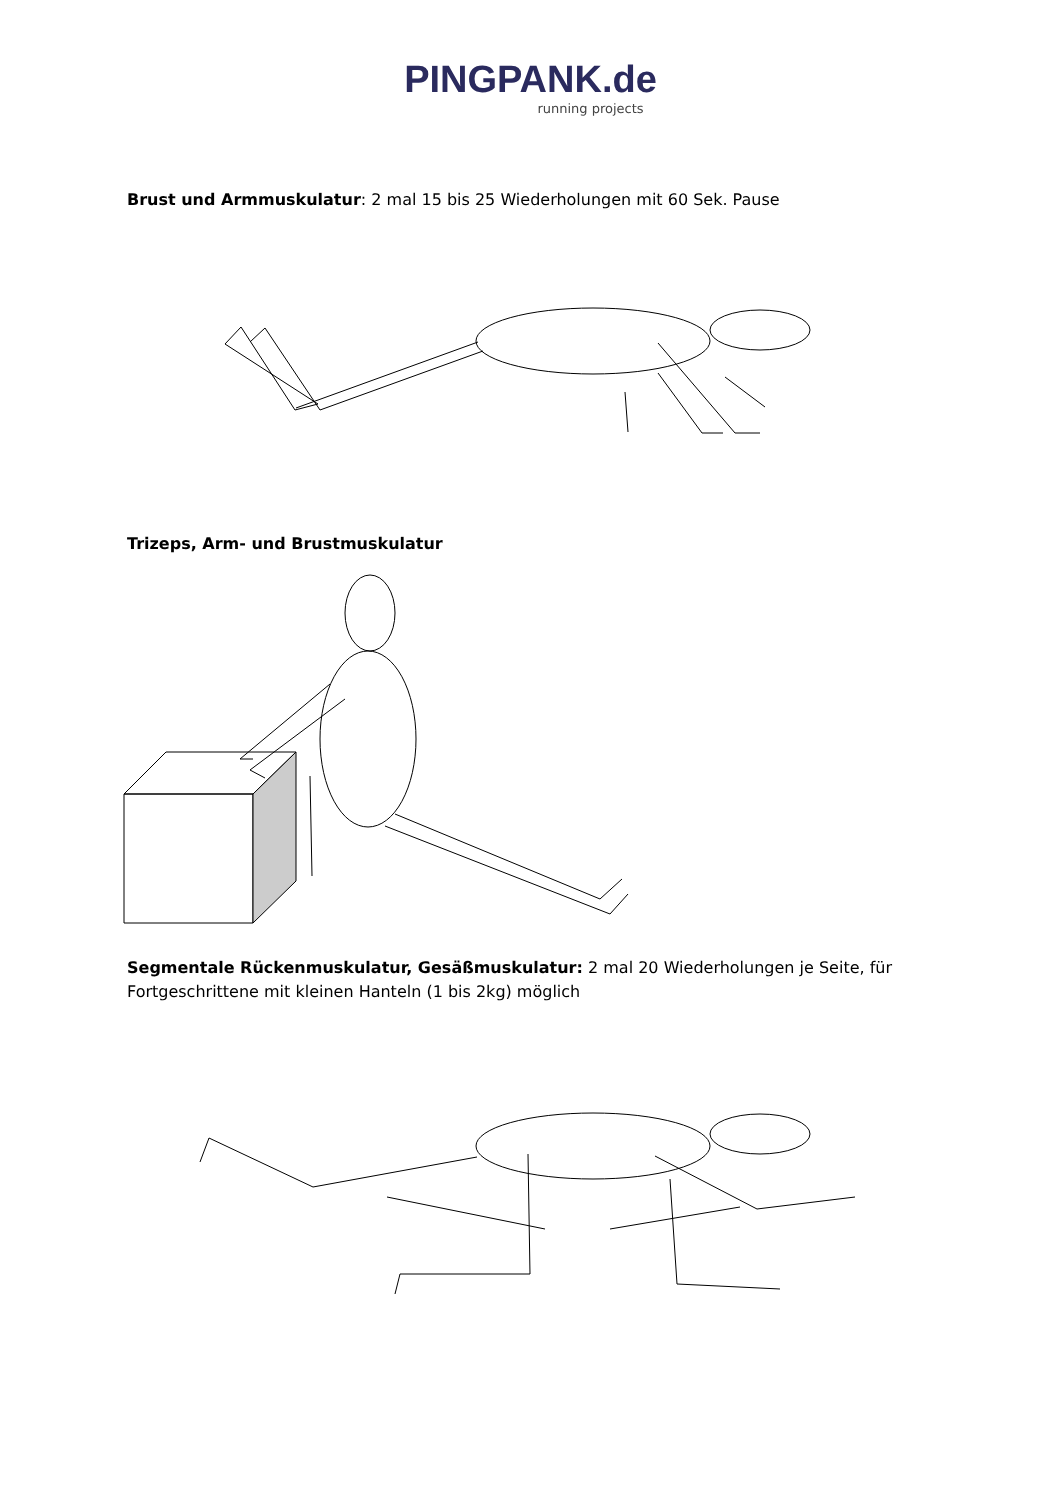PINGPANK.de
running projects
Brust und Armmuskulatur: 2 mal 15 bis 25 Wiederholungen mit 60 Sek. Pause
Trizeps, Arm- und Brustmuskulatur
Segmentale Rückenmuskulatur, Gesäßmuskulatur: 2 mal 20 Wiederholungen je Seite, für Fortgeschrittene mit kleinen Hanteln (1 bis 2kg) möglich